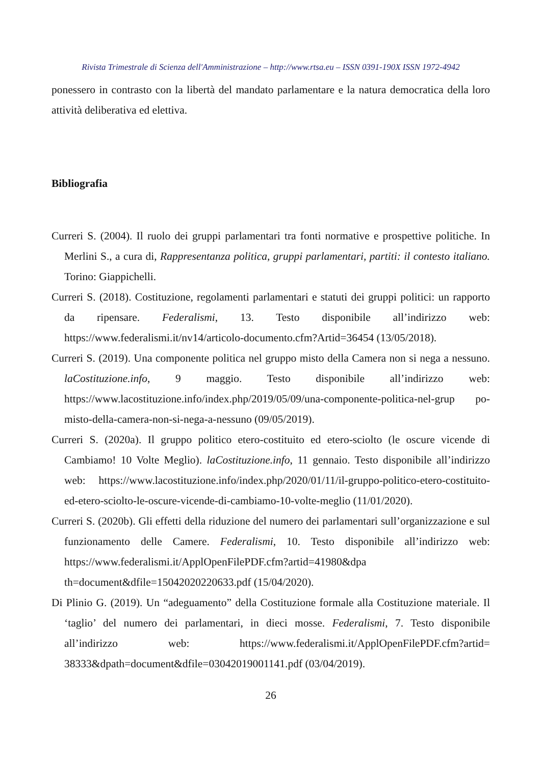Rivista Trimestrale di Scienza dell'Amministrazione – http://www.rtsa.eu – ISSN 0391-190X ISSN 1972-4942
ponessero in contrasto con la libertà del mandato parlamentare e la natura democratica della loro attività deliberativa ed elettiva.
Bibliografia
Curreri S. (2004). Il ruolo dei gruppi parlamentari tra fonti normative e prospettive politiche. In Merlini S., a cura di, Rappresentanza politica, gruppi parlamentari, partiti: il contesto italiano. Torino: Giappichelli.
Curreri S. (2018). Costituzione, regolamenti parlamentari e statuti dei gruppi politici: un rapporto da ripensare. Federalismi, 13. Testo disponibile all’indirizzo web: https://www.federalismi.it/nv14/articolo-documento.cfm?Artid=36454 (13/05/2018).
Curreri S. (2019). Una componente politica nel gruppo misto della Camera non si nega a nessuno. laCostituzione.info, 9 maggio. Testo disponibile all’indirizzo web: https://www.lacostituzione.info/index.php/2019/05/09/una-componente-politica-nel-grup po-misto-della-camera-non-si-nega-a-nessuno (09/05/2019).
Curreri S. (2020a). Il gruppo politico etero-costituito ed etero-sciolto (le oscure vicende di Cambiamo! 10 Volte Meglio). laCostituzione.info, 11 gennaio. Testo disponibile all’indirizzo web: https://www.lacostituzione.info/index.php/2020/01/11/il-gruppo-politico-etero-costituito-ed-etero-sciolto-le-oscure-vicende-di-cambiamo-10-volte-meglio (11/01/2020).
Curreri S. (2020b). Gli effetti della riduzione del numero dei parlamentari sull’organizzazione e sul funzionamento delle Camere. Federalismi, 10. Testo disponibile all’indirizzo web: https://www.federalismi.it/ApplOpenFilePDF.cfm?artid=41980&dpa th=document&dfile=15042020220633.pdf (15/04/2020).
Di Plinio G. (2019). Un “adeguamento” della Costituzione formale alla Costituzione materiale. Il ‘taglio’ del numero dei parlamentari, in dieci mosse. Federalismi, 7. Testo disponibile all’indirizzo web: https://www.federalismi.it/ApplOpenFilePDF.cfm?artid= 38333&dpath=document&dfile=03042019001141.pdf (03/04/2019).
26